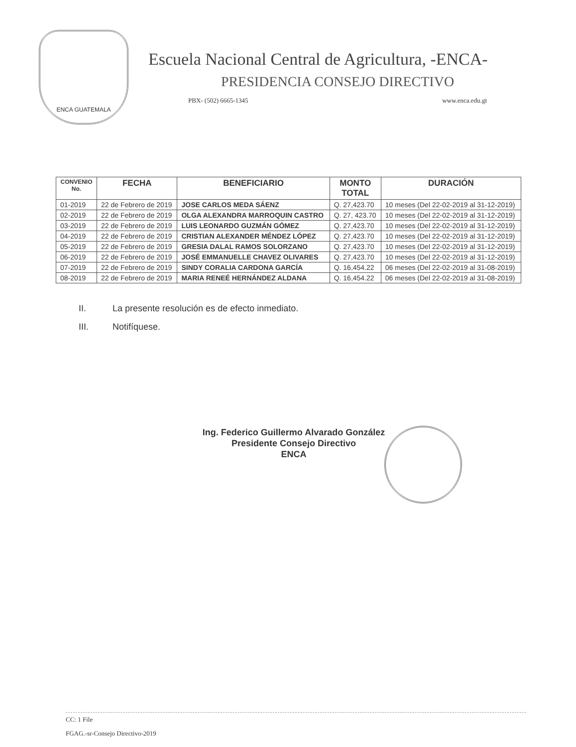ENCA GUATEMALA
Escuela Nacional Central de Agricultura, -ENCA-
PRESIDENCIA CONSEJO DIRECTIVO
PBX- (502) 6665-1345 www.enca.edu.gt
| CONVENIO No. | FECHA | BENEFICIARIO | MONTO TOTAL | DURACIÓN |
| --- | --- | --- | --- | --- |
| 01-2019 | 22 de Febrero de 2019 | JOSE CARLOS MEDA SÁENZ | Q. 27,423.70 | 10 meses (Del 22-02-2019 al 31-12-2019) |
| 02-2019 | 22 de Febrero de 2019 | OLGA ALEXANDRA MARROQUIN CASTRO | Q. 27, 423.70 | 10 meses (Del 22-02-2019 al 31-12-2019) |
| 03-2019 | 22 de Febrero de 2019 | LUIS LEONARDO GUZMÁN GÓMEZ | Q. 27,423.70 | 10 meses (Del 22-02-2019 al 31-12-2019) |
| 04-2019 | 22 de Febrero de 2019 | CRISTIAN ALEXANDER MÉNDEZ LÓPEZ | Q. 27,423.70 | 10 meses (Del 22-02-2019 al 31-12-2019) |
| 05-2019 | 22 de Febrero de 2019 | GRESIA DALAL RAMOS SOLORZANO | Q. 27,423.70 | 10 meses (Del 22-02-2019 al 31-12-2019) |
| 06-2019 | 22 de Febrero de 2019 | JOSÉ EMMANUELLE CHAVEZ OLIVARES | Q. 27,423.70 | 10 meses (Del 22-02-2019 al 31-12-2019) |
| 07-2019 | 22 de Febrero de 2019 | SINDY CORALIA CARDONA GARCÍA | Q. 16,454.22 | 06 meses (Del 22-02-2019 al 31-08-2019) |
| 08-2019 | 22 de Febrero de 2019 | MARIA RENEÉ HERNÁNDEZ ALDANA | Q. 16,454.22 | 06 meses (Del 22-02-2019 al 31-08-2019) |
II. La presente resolución es de efecto inmediato.
III. Notifíquese.
Ing. Federico Guillermo Alvarado González
Presidente Consejo Directivo
ENCA
CC: 1 File
FGAG.-sr-Consejo Directivo-2019